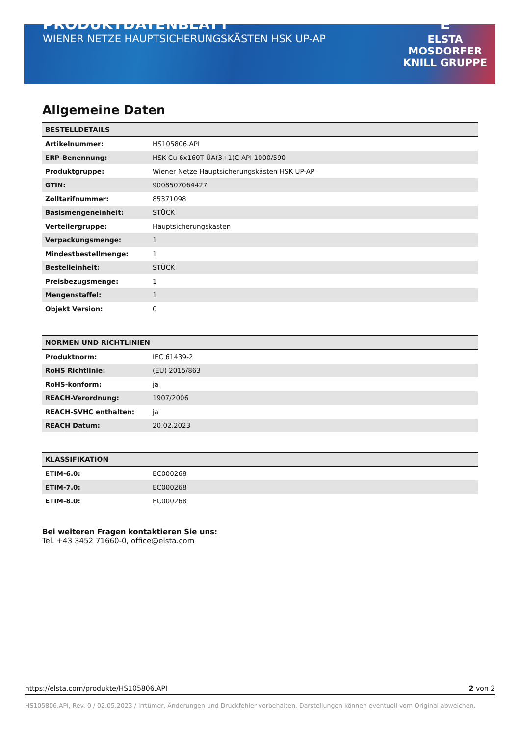PRODUKTDATENBLATT
WIENER NETZE HAUPTSICHERUNGSKÄSTEN HSK UP-AP
E
ELSTA
MOSDORFER
KNILL GRUPPE
Allgemeine Daten
| BESTELLDETAILS | |
| --- | --- |
| Artikelnummer: | HS105806.API |
| ERP-Benennung: | HSK Cu 6x160T ÜA(3+1)C API 1000/590 |
| Produktgruppe: | Wiener Netze Hauptsicherungskästen HSK UP-AP |
| GTIN: | 9008507064427 |
| Zolltarifnummer: | 85371098 |
| Basismengeneinheit: | STÜCK |
| Verteilergruppe: | Hauptsicherungskasten |
| Verpackungsmenge: | 1 |
| Mindestbestellmenge: | 1 |
| Bestelleinheit: | STÜCK |
| Preisbezugsmenge: | 1 |
| Mengenstaffel: | 1 |
| Objekt Version: | 0 |
| NORMEN UND RICHTLINIEN | |
| --- | --- |
| Produktnorm: | IEC 61439-2 |
| RoHS Richtlinie: | (EU) 2015/863 |
| RoHS-konform: | ja |
| REACH-Verordnung: | 1907/2006 |
| REACH-SVHC enthalten: | ja |
| REACH Datum: | 20.02.2023 |
| KLASSIFIKATION | |
| --- | --- |
| ETIM-6.0: | EC000268 |
| ETIM-7.0: | EC000268 |
| ETIM-8.0: | EC000268 |
Bei weiteren Fragen kontaktieren Sie uns:
Tel. +43 3452 71660-0, office@elsta.com
https://elsta.com/produkte/HS105806.API 2 von 2
HS105806.API, Rev. 0 / 02.05.2023 / Irrtümer, Änderungen und Druckfehler vorbehalten. Darstellungen können eventuell vom Original abweichen.